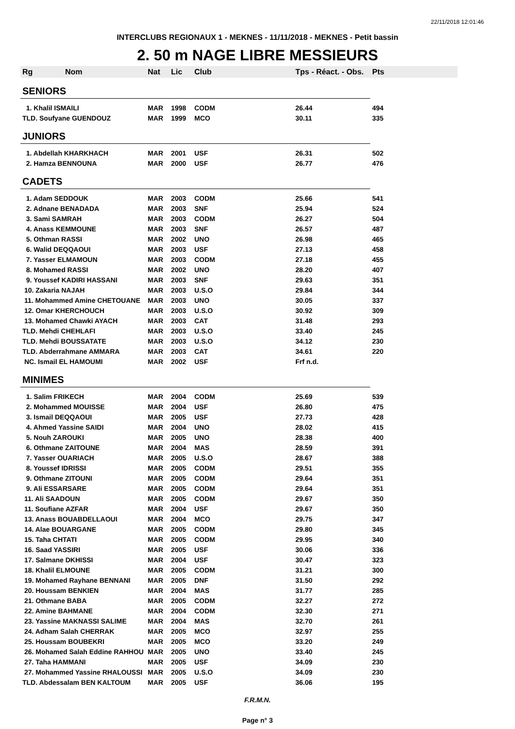22/11/2018 12:01:46
INTERCLUBS REGIONAUX 1 - MEKNES - 11/11/2018 - MEKNES - Petit bassin
2. 50 m NAGE LIBRE MESSIEURS
| Rg Nom | Nat | Lic | Club | Tps - Réact. - Obs. | Pts |
| --- | --- | --- | --- | --- | --- |
| SENIORS | | | | | |
| 1. Khalil ISMAILI | MAR | 1998 | CODM | 26.44 | 494 |
| TLD. Soufyane GUENDOUZ | MAR | 1999 | MCO | 30.11 | 335 |
| JUNIORS | | | | | |
| 1. Abdellah KHARKHACH | MAR | 2001 | USF | 26.31 | 502 |
| 2. Hamza BENNOUNA | MAR | 2000 | USF | 26.77 | 476 |
| CADETS | | | | | |
| 1. Adam SEDDOUK | MAR | 2003 | CODM | 25.66 | 541 |
| 2. Adnane BENADADA | MAR | 2003 | SNF | 25.94 | 524 |
| 3. Sami SAMRAH | MAR | 2003 | CODM | 26.27 | 504 |
| 4. Anass KEMMOUNE | MAR | 2003 | SNF | 26.57 | 487 |
| 5. Othman RASSI | MAR | 2002 | UNO | 26.98 | 465 |
| 6. Walid DEQQAOUI | MAR | 2003 | USF | 27.13 | 458 |
| 7. Yasser ELMAMOUN | MAR | 2003 | CODM | 27.18 | 455 |
| 8. Mohamed RASSI | MAR | 2002 | UNO | 28.20 | 407 |
| 9. Youssef KADIRI HASSANI | MAR | 2003 | SNF | 29.63 | 351 |
| 10. Zakaria NAJAH | MAR | 2003 | U.S.O | 29.84 | 344 |
| 11. Mohammed Amine CHETOUANE | MAR | 2003 | UNO | 30.05 | 337 |
| 12. Omar KHERCHOUCH | MAR | 2003 | U.S.O | 30.92 | 309 |
| 13. Mohamed Chawki AYACH | MAR | 2003 | CAT | 31.48 | 293 |
| TLD. Mehdi CHEHLAFI | MAR | 2003 | U.S.O | 33.40 | 245 |
| TLD. Mehdi BOUSSATATE | MAR | 2003 | U.S.O | 34.12 | 230 |
| TLD. Abderrahmane AMMARA | MAR | 2003 | CAT | 34.61 | 220 |
| NC. Ismail EL HAMOUMI | MAR | 2002 | USF | Frf n.d. | |
| MINIMES | | | | | |
| 1. Salim FRIKECH | MAR | 2004 | CODM | 25.69 | 539 |
| 2. Mohammed MOUISSE | MAR | 2004 | USF | 26.80 | 475 |
| 3. Ismail DEQQAOUI | MAR | 2005 | USF | 27.73 | 428 |
| 4. Ahmed Yassine SAIDI | MAR | 2004 | UNO | 28.02 | 415 |
| 5. Nouh ZAROUKI | MAR | 2005 | UNO | 28.38 | 400 |
| 6. Othmane ZAITOUNE | MAR | 2004 | MAS | 28.59 | 391 |
| 7. Yasser OUARIACH | MAR | 2005 | U.S.O | 28.67 | 388 |
| 8. Youssef IDRISSI | MAR | 2005 | CODM | 29.51 | 355 |
| 9. Othmane ZITOUNI | MAR | 2005 | CODM | 29.64 | 351 |
| 9. Ali ESSARSARE | MAR | 2005 | CODM | 29.64 | 351 |
| 11. Ali SAADOUN | MAR | 2005 | CODM | 29.67 | 350 |
| 11. Soufiane AZFAR | MAR | 2004 | USF | 29.67 | 350 |
| 13. Anass BOUABDELLAOUI | MAR | 2004 | MCO | 29.75 | 347 |
| 14. Alae BOUARGANE | MAR | 2005 | CODM | 29.80 | 345 |
| 15. Taha CHTATI | MAR | 2005 | CODM | 29.95 | 340 |
| 16. Saad YASSIRI | MAR | 2005 | USF | 30.06 | 336 |
| 17. Salmane DKHISSI | MAR | 2004 | USF | 30.47 | 323 |
| 18. Khalil ELMOUNE | MAR | 2005 | CODM | 31.21 | 300 |
| 19. Mohamed Rayhane BENNANI | MAR | 2005 | DNF | 31.50 | 292 |
| 20. Houssam BENKIEN | MAR | 2004 | MAS | 31.77 | 285 |
| 21. Othmane BABA | MAR | 2005 | CODM | 32.27 | 272 |
| 22. Amine BAHMANE | MAR | 2004 | CODM | 32.30 | 271 |
| 23. Yassine MAKNASSI SALIME | MAR | 2004 | MAS | 32.70 | 261 |
| 24. Adham Salah CHERRAK | MAR | 2005 | MCO | 32.97 | 255 |
| 25. Houssam BOUBEKRI | MAR | 2005 | MCO | 33.20 | 249 |
| 26. Mohamed Salah Eddine RAHHOU | MAR | 2005 | UNO | 33.40 | 245 |
| 27. Taha HAMMANI | MAR | 2005 | USF | 34.09 | 230 |
| 27. Mohammed Yassine RHALOUSSI | MAR | 2005 | U.S.O | 34.09 | 230 |
| TLD. Abdessalam BEN KALTOUM | MAR | 2005 | USF | 36.06 | 195 |
F.R.M.N.
Page n° 3